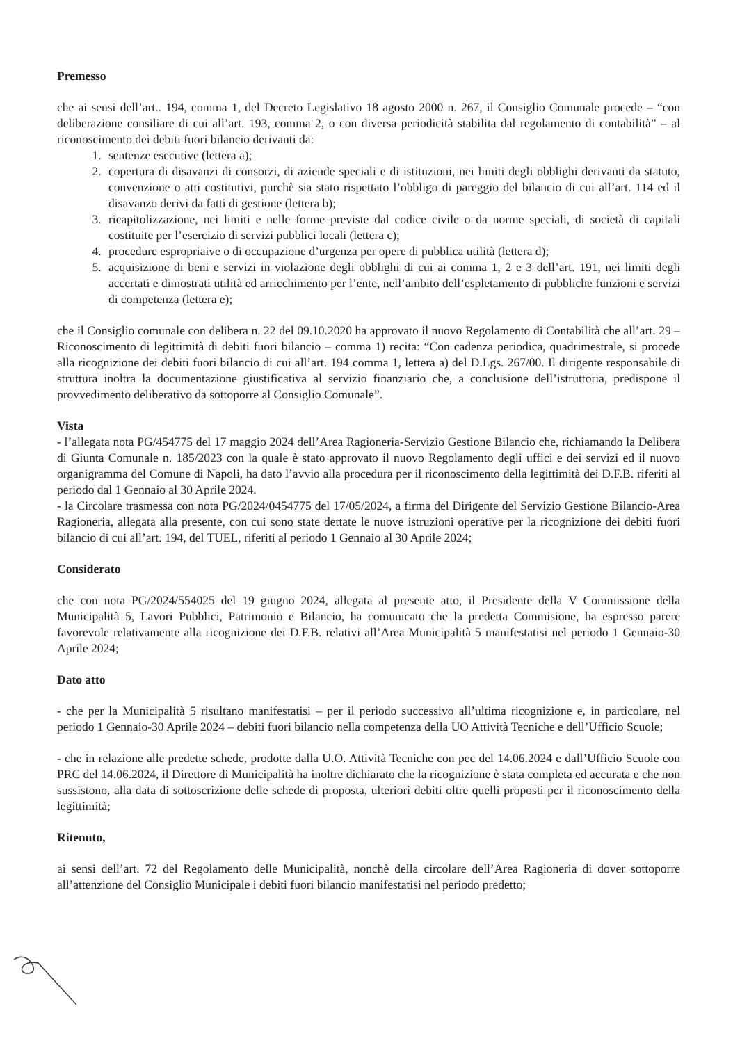Premesso
che ai sensi dell’art.. 194, comma 1, del Decreto Legislativo 18 agosto 2000 n. 267, il Consiglio Comunale procede – “con deliberazione consiliare di cui all’art. 193, comma 2, o con diversa periodicità stabilita dal regolamento di contabilità” – al riconoscimento dei debiti fuori bilancio derivanti da:
1. sentenze esecutive (lettera a);
2. copertura di disavanzi di consorzi, di aziende speciali e di istituzioni, nei limiti degli obblighi derivanti da statuto, convenzione o atti costitutivi, purchè sia stato rispettato l’obbligo di pareggio del bilancio di cui all’art. 114 ed il disavanzo derivi da fatti di gestione (lettera b);
3. ricapitolizzazione, nei limiti e nelle forme previste dal codice civile o da norme speciali, di società di capitali costituite per l’esercizio di servizi pubblici locali (lettera c);
4. procedure espropriaive o di occupazione d’urgenza per opere di pubblica utilità (lettera d);
5. acquisizione di beni e servizi in violazione degli obblighi di cui ai comma 1, 2 e 3 dell’art. 191, nei limiti degli accertati e dimostrati utilità ed arricchimento per l’ente, nell’ambito dell’espletamento di pubbliche funzioni e servizi di competenza (lettera e);
che il Consiglio comunale con delibera n. 22 del 09.10.2020 ha approvato il nuovo Regolamento di Contabilità che all’art. 29 – Riconoscimento di legittimità di debiti fuori bilancio – comma 1) recita: “Con cadenza periodica, quadrimestrale, si procede alla ricognizione dei debiti fuori bilancio di cui all’art. 194 comma 1, lettera a) del D.Lgs. 267/00. Il dirigente responsabile di struttura inoltra la documentazione giustificativa al servizio finanziario che, a conclusione dell’istruttoria, predispone il provvedimento deliberativo da sottoporre al Consiglio Comunale”.
Vista
- l’allegata nota PG/454775 del 17 maggio 2024 dell’Area Ragioneria-Servizio Gestione Bilancio che, richiamando la Delibera di Giunta Comunale n. 185/2023 con la quale è stato approvato il nuovo Regolamento degli uffici e dei servizi ed il nuovo organigramma del Comune di Napoli, ha dato l’avvio alla procedura per il riconoscimento della legittimità dei D.F.B. riferiti al periodo dal 1 Gennaio al 30 Aprile 2024.
- la Circolare trasmessa con nota PG/2024/0454775 del 17/05/2024, a firma del Dirigente del Servizio Gestione Bilancio-Area Ragioneria, allegata alla presente, con cui sono state dettate le nuove istruzioni operative per la ricognizione dei debiti fuori bilancio di cui all’art. 194, del TUEL, riferiti al periodo 1 Gennaio al 30 Aprile 2024;
Considerato
che con nota PG/2024/554025 del 19 giugno 2024, allegata al presente atto, il Presidente della V Commissione della Municipalità 5, Lavori Pubblici, Patrimonio e Bilancio, ha comunicato che la predetta Commisione, ha espresso parere favorevole relativamente alla ricognizione dei D.F.B. relativi all’Area Municipalità 5 manifestatisi nel periodo 1 Gennaio-30 Aprile 2024;
Dato atto
- che per la Municipalità 5 risultano manifestatisi – per il periodo successivo all’ultima ricognizione e, in particolare, nel periodo 1 Gennaio-30 Aprile 2024 – debiti fuori bilancio nella competenza della UO Attività Tecniche e dell’Ufficio Scuole;
- che in relazione alle predette schede, prodotte dalla U.O. Attività Tecniche con pec del 14.06.2024 e dall’Ufficio Scuole con PRC del 14.06.2024, il Direttore di Municipalità ha inoltre dichiarato che la ricognizione è stata completa ed accurata e che non sussistono, alla data di sottoscrizione delle schede di proposta, ulteriori debiti oltre quelli proposti per il riconoscimento della legittimità;
Ritenuto,
ai sensi dell’art. 72 del Regolamento delle Municipalità, nonchè della circolare dell’Area Ragioneria di dover sottoporre all’attenzione del Consiglio Municipale i debiti fuori bilancio manifestatisi nel periodo predetto;